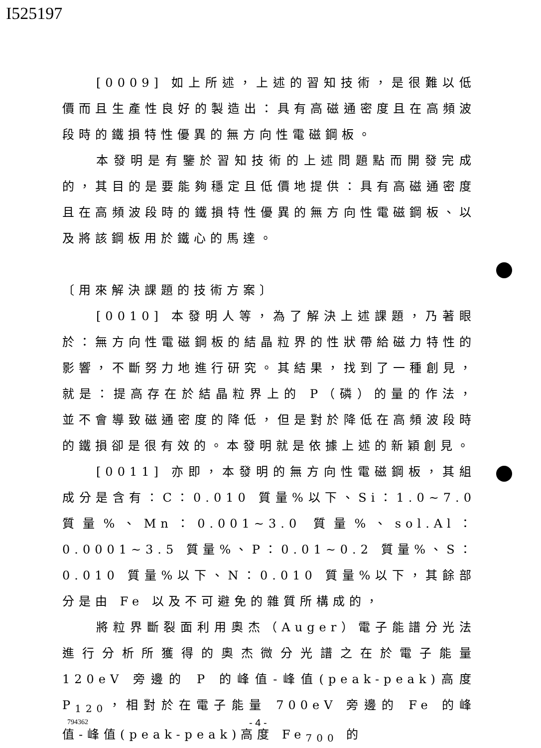I525197
[0009] 如上所述，上述的習知技術，是很難以低價而且生產性良好的製造出：具有高磁通密度且在高頻波段時的鐵損特性優異的無方向性電磁鋼板。
本發明是有鑒於習知技術的上述問題點而開發完成的，其目的是要能夠穩定且低價地提供：具有高磁通密度且在高頻波段時的鐵損特性優異的無方向性電磁鋼板、以及將該鋼板用於鐵心的馬達。
〔用來解決課題的技術方案〕
[0010] 本發明人等，為了解決上述課題，乃著眼於：無方向性電磁鋼板的結晶粒界的性狀帶給磁力特性的影響，不斷努力地進行研究。其結果，找到了一種創見，就是：提高存在於結晶粒界上的 P（磷）的量的作法，並不會導致磁通密度的降低，但是對於降低在高頻波段時的鐵損卻是很有效的。本發明就是依據上述的新穎創見。
[0011] 亦即，本發明的無方向性電磁鋼板，其組成分是含有：C：0.010 質量%以下、Si：1.0~7.0 質量%、Mn：0.001~3.0 質量%、sol.Al：0.0001~3.5 質量%、P：0.01~0.2 質量%、S：0.010 質量%以下、N：0.010 質量%以下，其餘部分是由 Fe 以及不可避免的雜質所構成的，
將粒界斷裂面利用奧杰（Auger）電子能譜分光法進行分析所獲得的奧杰微分光譜之在於電子能量 120eV 旁邊的 P 的峰值-峰值(peak-peak)高度 P<sub>120</sub>，相對於在電子能量 700eV 旁邊的 Fe 的峰值-峰值(peak-peak)高度 Fe<sub>700</sub> 的
794362 - 4 -